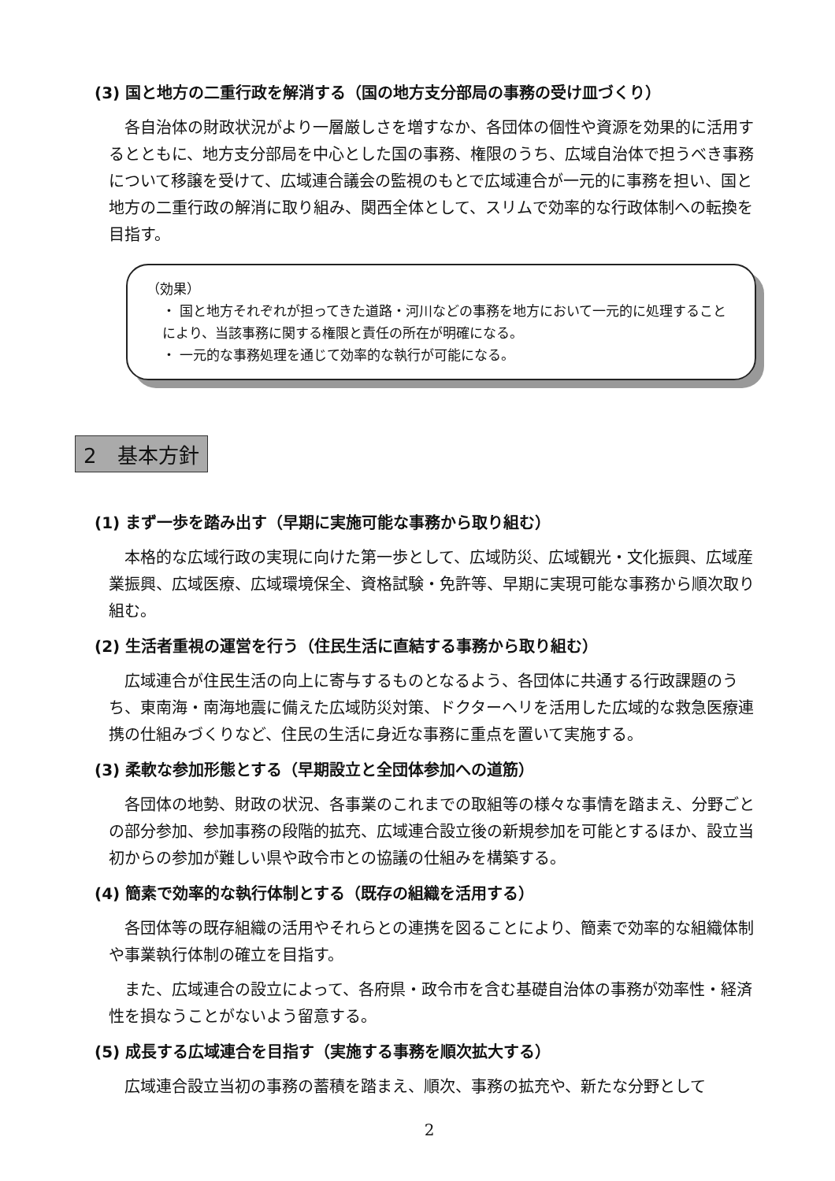(3) 国と地方の二重行政を解消する（国の地方支分部局の事務の受け皿づくり）
各自治体の財政状況がより一層厳しさを増すなか、各団体の個性や資源を効果的に活用するとともに、地方支分部局を中心とした国の事務、権限のうち、広域自治体で担うべき事務について移譲を受けて、広域連合議会の監視のもとで広域連合が一元的に事務を担い、国と地方の二重行政の解消に取り組み、関西全体として、スリムで効率的な行政体制への転換を目指す。
（効果）
・ 国と地方それぞれが担ってきた道路・河川などの事務を地方において一元的に処理することにより、当該事務に関する権限と責任の所在が明確になる。
・ 一元的な事務処理を通じて効率的な執行が可能になる。
2　基本方針
(1) まず一歩を踏み出す（早期に実施可能な事務から取り組む）
本格的な広域行政の実現に向けた第一歩として、広域防災、広域観光・文化振興、広域産業振興、広域医療、広域環境保全、資格試験・免許等、早期に実現可能な事務から順次取り組む。
(2) 生活者重視の運営を行う（住民生活に直結する事務から取り組む）
広域連合が住民生活の向上に寄与するものとなるよう、各団体に共通する行政課題のうち、東南海・南海地震に備えた広域防災対策、ドクターヘリを活用した広域的な救急医療連携の仕組みづくりなど、住民の生活に身近な事務に重点を置いて実施する。
(3) 柔軟な参加形態とする（早期設立と全団体参加への道筋）
各団体の地勢、財政の状況、各事業のこれまでの取組等の様々な事情を踏まえ、分野ごとの部分参加、参加事務の段階的拡充、広域連合設立後の新規参加を可能とするほか、設立当初からの参加が難しい県や政令市との協議の仕組みを構築する。
(4) 簡素で効率的な執行体制とする（既存の組織を活用する）
各団体等の既存組織の活用やそれらとの連携を図ることにより、簡素で効率的な組織体制や事業執行体制の確立を目指す。
また、広域連合の設立によって、各府県・政令市を含む基礎自治体の事務が効率性・経済性を損なうことがないよう留意する。
(5) 成長する広域連合を目指す（実施する事務を順次拡大する）
広域連合設立当初の事務の蓄積を踏まえ、順次、事務の拡充や、新たな分野として
2